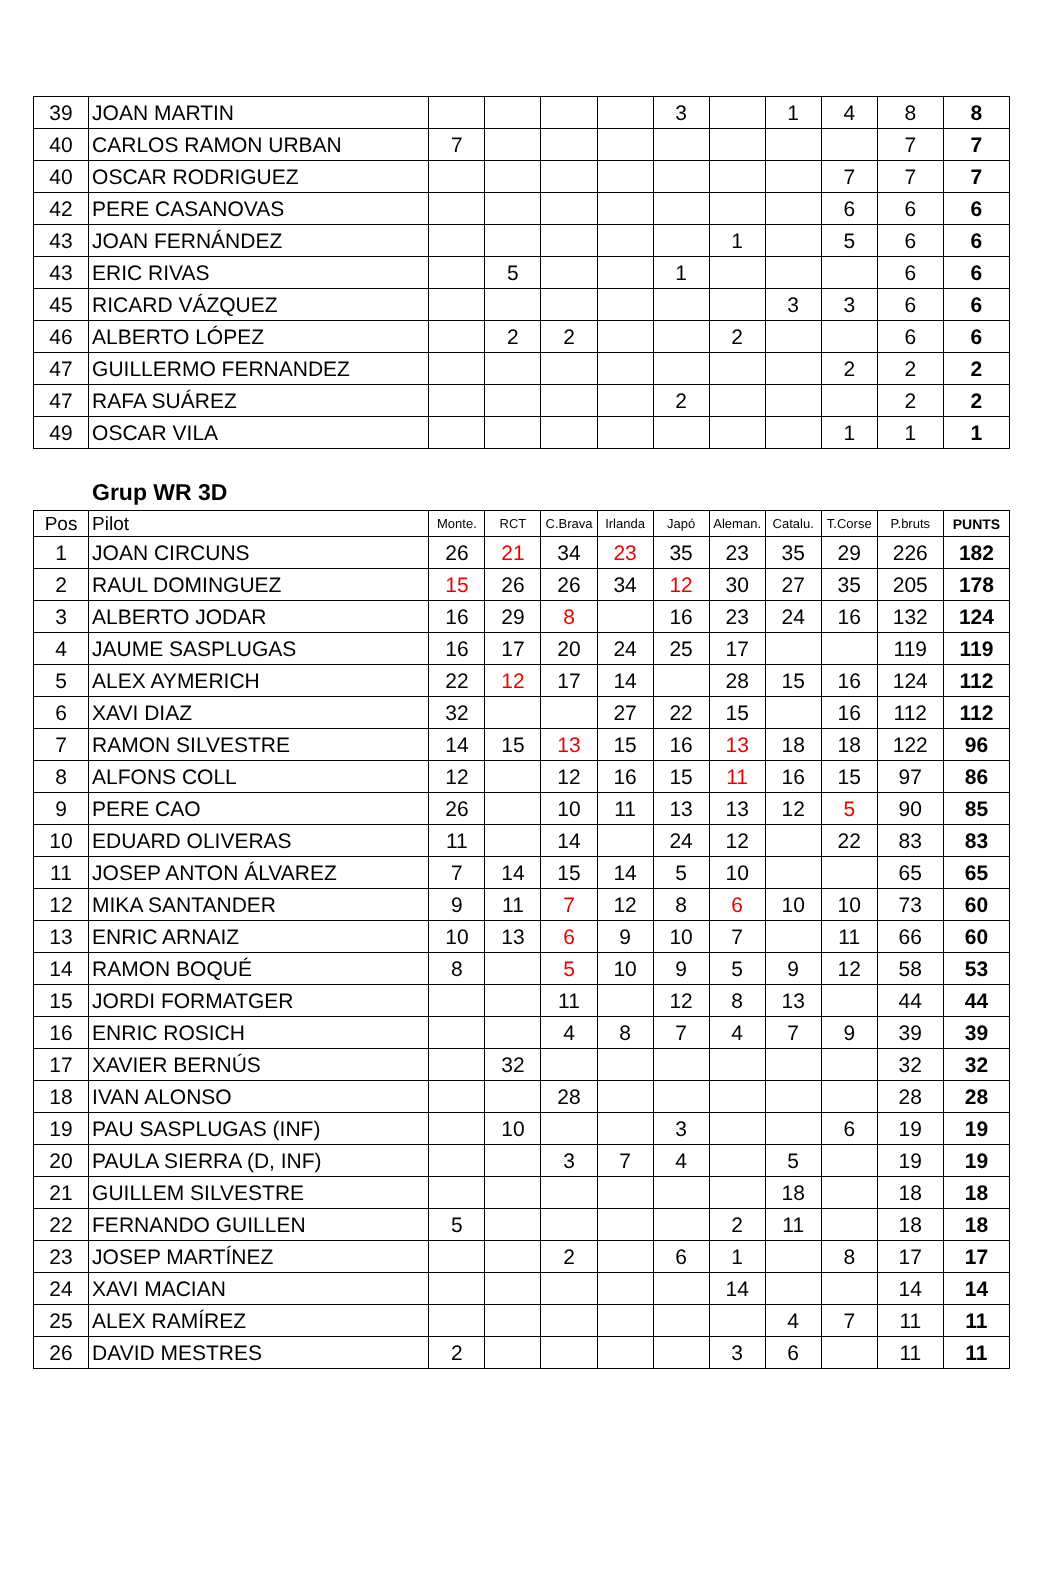| 39 | JOAN MARTIN | | | | | 3 | | 1 | 4 | 8 | 8 |
| 40 | CARLOS RAMON URBAN | 7 | | | | | | | | 7 | 7 |
| 40 | OSCAR RODRIGUEZ | | | | | | | | 7 | 7 | 7 |
| 42 | PERE CASANOVAS | | | | | | | | 6 | 6 | 6 |
| 43 | JOAN FERNÁNDEZ | | | | | | 1 | | 5 | 6 | 6 |
| 43 | ERIC RIVAS | | 5 | | | 1 | | | | 6 | 6 |
| 45 | RICARD VÁZQUEZ | | | | | | | 3 | 3 | 6 | 6 |
| 46 | ALBERTO LÓPEZ | | 2 | 2 | | | 2 | | | 6 | 6 |
| 47 | GUILLERMO FERNANDEZ | | | | | | | | 2 | 2 | 2 |
| 47 | RAFA SUÁREZ | | | | | 2 | | | | 2 | 2 |
| 49 | OSCAR VILA | | | | | | | | 1 | 1 | 1 |
Grup WR 3D
| Pos | Pilot | Monte. | RCT | C.Brava | Irlanda | Japó | Aleman. | Catalu. | T.Corse | P.bruts | PUNTS |
| --- | --- | --- | --- | --- | --- | --- | --- | --- | --- | --- | --- |
| 1 | JOAN CIRCUNS | 26 | 21 | 34 | 23 | 35 | 23 | 35 | 29 | 226 | 182 |
| 2 | RAUL DOMINGUEZ | 15 | 26 | 26 | 34 | 12 | 30 | 27 | 35 | 205 | 178 |
| 3 | ALBERTO JODAR | 16 | 29 | 8 | | 16 | 23 | 24 | 16 | 132 | 124 |
| 4 | JAUME SASPLUGAS | 16 | 17 | 20 | 24 | 25 | 17 | | | 119 | 119 |
| 5 | ALEX AYMERICH | 22 | 12 | 17 | 14 | | 28 | 15 | 16 | 124 | 112 |
| 6 | XAVI DIAZ | 32 | | | 27 | 22 | 15 | | 16 | 112 | 112 |
| 7 | RAMON SILVESTRE | 14 | 15 | 13 | 15 | 16 | 13 | 18 | 18 | 122 | 96 |
| 8 | ALFONS COLL | 12 | | 12 | 16 | 15 | 11 | 16 | 15 | 97 | 86 |
| 9 | PERE CAO | 26 | | 10 | 11 | 13 | 13 | 12 | 5 | 90 | 85 |
| 10 | EDUARD OLIVERAS | 11 | | 14 | | 24 | 12 | | 22 | 83 | 83 |
| 11 | JOSEP ANTON ÁLVAREZ | 7 | 14 | 15 | 14 | 5 | 10 | | | 65 | 65 |
| 12 | MIKA SANTANDER | 9 | 11 | 7 | 12 | 8 | 6 | 10 | 10 | 73 | 60 |
| 13 | ENRIC ARNAIZ | 10 | 13 | 6 | 9 | 10 | 7 | | 11 | 66 | 60 |
| 14 | RAMON BOQUÉ | 8 | | 5 | 10 | 9 | 5 | 9 | 12 | 58 | 53 |
| 15 | JORDI FORMATGER | | | 11 | | 12 | 8 | 13 | | 44 | 44 |
| 16 | ENRIC ROSICH | | | 4 | 8 | 7 | 4 | 7 | 9 | 39 | 39 |
| 17 | XAVIER BERNÚS | | 32 | | | | | | | 32 | 32 |
| 18 | IVAN ALONSO | | | 28 | | | | | | 28 | 28 |
| 19 | PAU SASPLUGAS (INF) | | 10 | | | 3 | | | 6 | 19 | 19 |
| 20 | PAULA SIERRA (D, INF) | | | 3 | 7 | 4 | | 5 | | 19 | 19 |
| 21 | GUILLEM SILVESTRE | | | | | | | 18 | | 18 | 18 |
| 22 | FERNANDO GUILLEN | 5 | | | | | 2 | 11 | | 18 | 18 |
| 23 | JOSEP MARTÍNEZ | | | 2 | | 6 | 1 | | 8 | 17 | 17 |
| 24 | XAVI MACIAN | | | | | | 14 | | | 14 | 14 |
| 25 | ALEX RAMÍREZ | | | | | | | 4 | 7 | 11 | 11 |
| 26 | DAVID MESTRES | 2 | | | | | 3 | 6 | | 11 | 11 |